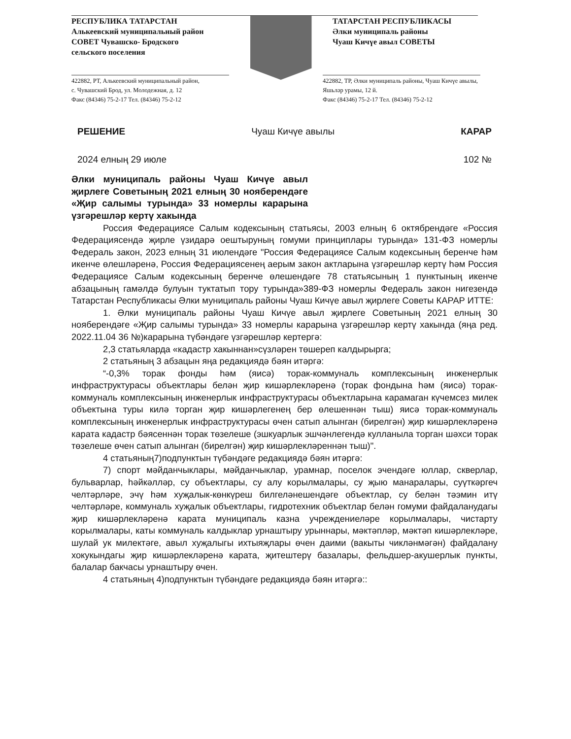РЕСПУБЛИКА ТАТАРСТАН
Алькеевский муниципальный район
СОВЕТ Чувашско- Бродского
сельского поселения
ТАТАРСТАН РЕСПУБЛИКАСЫ
Әлки муниципаль районы
Чуаш Кичүе авыл СОВЕТЫ
422882, РТ, Алькеевский муниципальный район,
с. Чувашский Брод, ул. Молодежная, д. 12
Факс (84346) 75-2-17 Тел. (84346) 75-2-12
422882, ТР, Әлки муниципаль районы, Чуаш Кичүе авылы,
Яшьләр урамы, 12 й.
Факс (84346) 75-2-17 Тел. (84346) 75-2-12
РЕШЕНИЕ Чуаш Кичүе авылы КАРАР
2024 елның 29 июле 102 №
Әлки муниципаль районы Чуаш Кичүе авыл җирлеге Советының 2021 елның 30 нояберендәге «Җир салымы турында» 33 номерлы карарына үзгәрешләр кертү хакында
Россия Федерациясе Салым кодексының статьясы, 2003 елның 6 октябрендәге «Россия Федерациясендә җирле үзидарә оештыруның гомуми принциплары турында» 131-ФЗ номерлы Федераль закон, 2023 елның 31 июлендәге "Россия Федерациясе Салым кодексының беренче һәм икенче өлешләренә, Россия Федерациясенең аерым закон актларына үзгәрешләр кертү һәм Россия Федерациясе Салым кодексының беренче өлешендәге 78 статьясының 1 пунктының икенче абзацының гамәлдә булуын туктатып тору турында»389-ФЗ номерлы Федераль закон нигезендә Татарстан Республикасы Әлки муниципаль районы Чуаш Кичүе авыл җирлеге Советы КАРАР ИТТЕ:
1. Әлки муниципаль районы Чуаш Кичүе авыл җирлеге Советының 2021 елның 30 нояберендәге «Җир салымы турында» 33 номерлы карарына үзгәрешләр кертү хакында (яңа ред. 2022.11.04 36 №)карарына түбәндәге үзгәрешләр кертергә:
2,3 статьяларда «кадастр хакыннан»сүзләрен төшереп калдырырга;
2 статьяның 3 абзацын яңа редакциядә бәян итәргә:
“-0,3% торак фонды һәм (яисә) торак-коммуналь комплексының инженерлык инфраструктурасы объектлары белән җир кишәрлекләренә (торак фондына һәм (яисә) торак-коммуналь комплексының инженерлык инфраструктурасы объектларына карамаган күчемсез милек объектына туры килә торган җир кишәрлегенең бер өлешеннән тыш) яисә торак-коммуналь комплексының инженерлык инфраструктурасы өчен сатып алынган (бирелгән) җир кишәрлекләренә карата кадастр бәясеннән торак төзелеше (эшкуарлык эшчәнлегендә кулланыла торган шәхси торак төзелеше өчен сатып алынган (бирелгән) җир кишәрлекләреннән тыш)".
4 статьяның7)подпунктын түбәндәге редакциядә бәян итәргә:
7) спорт мәйданчыклары, мәйданчыклар, урамнар, поселок эчендәге юллар, скверлар, бульварлар, һәйкәлләр, су объектлары, су алу корылмалары, су җыю манаралары, суүткәргеч челтәрләре, эчү һәм хуҗалык-көнкүреш билгеләнешендәге объектлар, су белән тәэмин итү челтәрләре, коммуналь хуҗалык объектлары, гидротехник объектлар белән гомуми файдаланудагы җир кишәрлекләренә карата муниципаль казна учреждениеләре корылмалары, чистарту корылмалары, каты коммуналь калдыклар урнаштыру урыннары, мәктәпләр, мәктәп кишәрлекләре, шулай ук милектәге, авыл хуҗалыгы ихтыяҗлары өчен даими (вакыты чикләнмәгән) файдалану хокукындагы җир кишәрлекләренә карата, җитештерү базалары, фельдшер-акушерлык пункты, балалар бакчасы урнаштыру өчен.
4 статьяның 4)подпунктын түбәндәге редакциядә бәян итәргә::